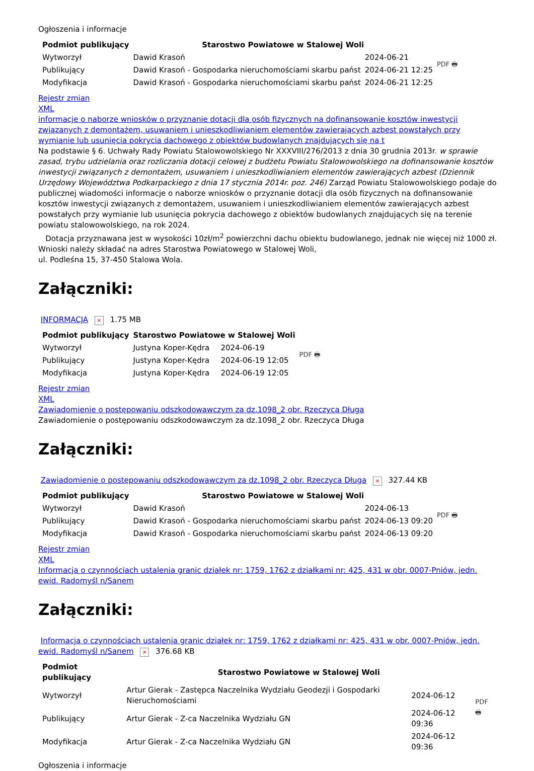Ogłoszenia i informacje
| Podmiot publikujący | Starostwo Powiatowe w Stalowej Woli | | PDF 🖶 |
| Wytworzył | Dawid Krasoń | 2024-06-21 | |
| Publikujący | Dawid Krasoń - Gospodarka nieruchomościami skarbu państ | 2024-06-21 12:25 | |
| Modyfikacja | Dawid Krasoń - Gospodarka nieruchomościami skarbu państ | 2024-06-21 12:25 | |
Rejestr zmian
XML
informacje o naborze wniosków o przyznanie dotacji dla osób fizycznych na dofinansowanie kosztów inwestycji związanych z demontażem, usuwaniem i unieszkodliwianiem elementów zawierających azbest powstałych przy wymianie lub usunięcia pokrycia dachowego z obiektów budowlanych znajdujących się na t
Na podstawie § 6. Uchwały Rady Powiatu Stalowowolskiego Nr XXXVIII/276/2013 z dnia 30 grudnia 2013r. w sprawie zasad, trybu udzielania oraz rozliczania dotacji celowej z budżetu Powiatu Stalowowolskiego na dofinansowanie kosztów inwestycji związanych z demontażem, usuwaniem i unieszkodliwianiem elementów zawierających azbest (Dziennik Urzędowy Województwa Podkarpackiego z dnia 17 stycznia 2014r. poz. 246) Zarząd Powiatu Stalowowolskiego podaje do publicznej wiadomości informacje o naborze wniosków o przyznanie dotacji dla osób fizycznych na dofinansowanie kosztów inwestycji związanych z demontażem, usuwaniem i unieszkodliwianiem elementów zawierających azbest powstałych przy wymianie lub usunięcia pokrycia dachowego z obiektów budowlanych znajdujących się na terenie powiatu stalowowolskiego, na rok 2024.
Dotacja przyznawana jest w wysokości 10zł/m<sup>2</sup> powierzchni dachu obiektu budowlanego, jednak nie więcej niż 1000 zł.
Wnioski należy składać na adres Starostwa Powiatowego w Stalowej Woli,
ul. Podleśna 15, 37-450 Stalowa Wola.
Załączniki:
INFORMACJA × 1.75 MB
| Podmiot publikujący | Starostwo Powiatowe w Stalowej Woli | | PDF 🖶 |
| Wytworzył | Justyna Koper-Kędra | 2024-06-19 | |
| Publikujący | Justyna Koper-Kędra | 2024-06-19 12:05 | |
| Modyfikacja | Justyna Koper-Kędra | 2024-06-19 12:05 | |
Rejestr zmian
XML
Zawiadomienie o postępowaniu odszkodowawczym za dz.1098_2 obr. Rzeczyca Długa
Zawiadomienie o postępowaniu odszkodowawczym za dz.1098_2 obr. Rzeczyca Długa
Załączniki:
Zawiadomienie o postępowaniu odszkodowawczym za dz.1098_2 obr. Rzeczyca Długa × 327.44 KB
| Podmiot publikujący | Starostwo Powiatowe w Stalowej Woli | | PDF 🖶 |
| Wytworzył | Dawid Krasoń | 2024-06-13 | |
| Publikujący | Dawid Krasoń - Gospodarka nieruchomościami skarbu państ | 2024-06-13 09:20 | |
| Modyfikacja | Dawid Krasoń - Gospodarka nieruchomościami skarbu państ | 2024-06-13 09:20 | |
Rejestr zmian
XML
Informacja o czynnościach ustalenia granic działek nr: 1759, 1762 z działkami nr: 425, 431 w obr. 0007-Pniów, jedn. ewid. Radomyśl n/Sanem
Załączniki:
Informacja o czynnościach ustalenia granic działek nr: 1759, 1762 z działkami nr: 425, 431 w obr. 0007-Pniów, jedn. ewid. Radomyśl n/Sanem × 376.68 KB
| Podmiot publikujący | Starostwo Powiatowe w Stalowej Woli | | PDF 🖶 |
| Wytworzył | Artur Gierak - Zastępca Naczelnika Wydziału Geodezji i Gospodarki Nieruchomościami | 2024-06-12 | |
| Publikujący | Artur Gierak - Z-ca Naczelnika Wydziału GN | 2024-06-12 09:36 | |
| Modyfikacja | Artur Gierak - Z-ca Naczelnika Wydziału GN | 2024-06-12 09:36 | |
Ogłoszenia i informacje